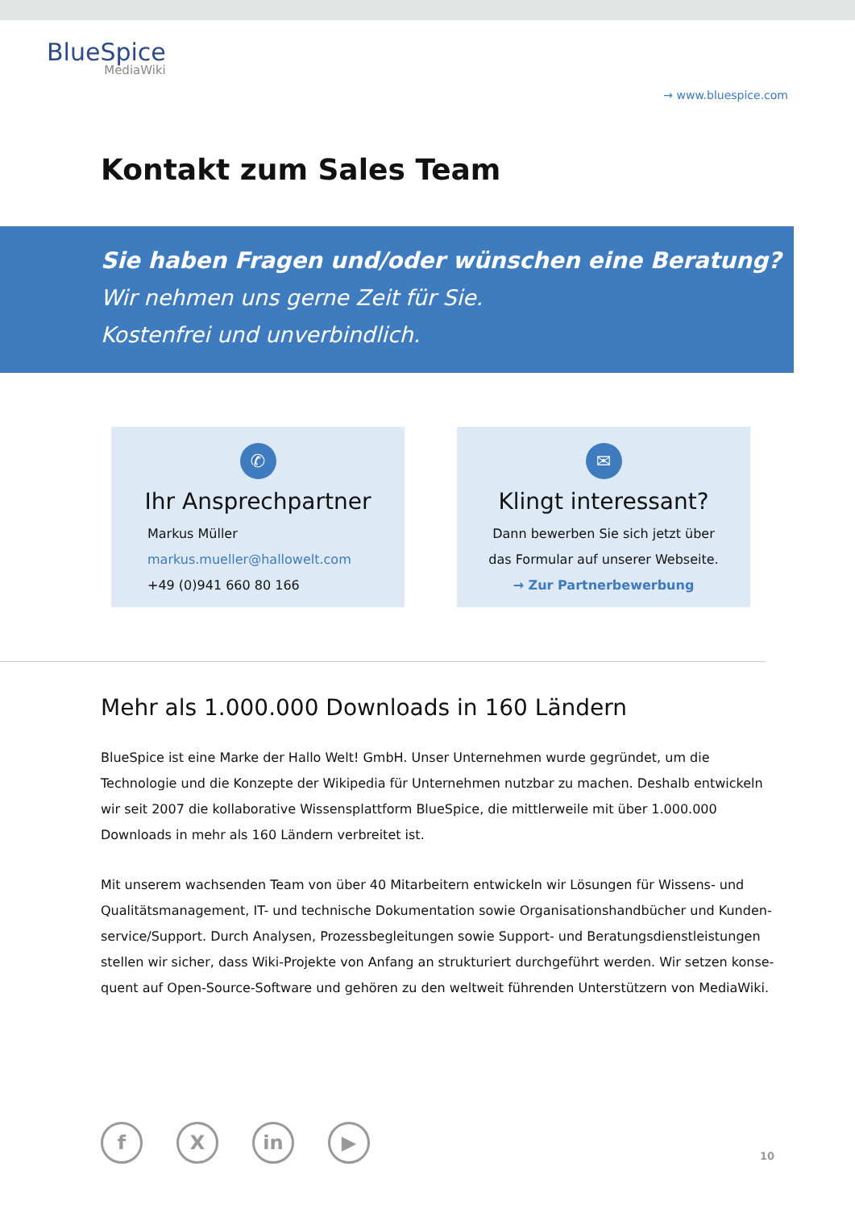BlueSpice
MediaWiki
→ www.bluespice.com
Kontakt zum Sales Team
Sie haben Fragen und/oder wünschen eine Beratung?
Wir nehmen uns gerne Zeit für Sie.
Kostenfrei und unverbindlich.
✆
Ihr Ansprechpartner
Markus Müller
markus.mueller@hallowelt.com
+49 (0)941 660 80 166
✉
Klingt interessant?
Dann bewerben Sie sich jetzt über
das Formular auf unserer Webseite.
→ Zur Partnerbewerbung
Mehr als 1.000.000 Downloads in 160 Ländern
BlueSpice ist eine Marke der Hallo Welt! GmbH. Unser Unternehmen wurde gegründet, um die Technologie und die Konzepte der Wikipedia für Unternehmen nutzbar zu machen. Deshalb entwickeln wir seit 2007 die kollaborative Wissensplattform BlueSpice, die mittlerweile mit über 1.000.000 Downloads in mehr als 160 Ländern verbreitet ist.
Mit unserem wachsenden Team von über 40 Mitarbeitern entwickeln wir Lösungen für Wissens- und Qualitätsmanagement, IT- und technische Dokumentation sowie Organisationshandbücher und Kunden-service/Support. Durch Analysen, Prozessbegleitungen sowie Support- und Beratungsdienstleistungen stellen wir sicher, dass Wiki-Projekte von Anfang an strukturiert durchgeführt werden. Wir setzen konse-quent auf Open-Source-Software und gehören zu den weltweit führenden Unterstützern von MediaWiki.
f X in ▶
10